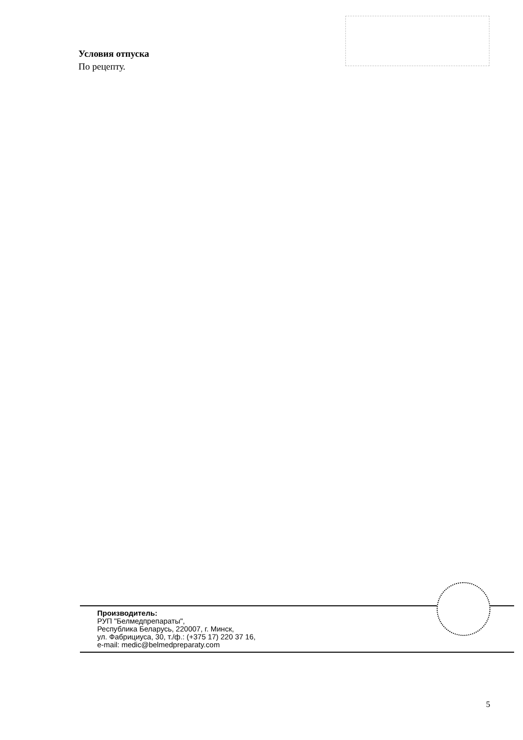Условия отпуска
По рецепту.
Производитель:
РУП "Белмедпрепараты",
Республика Беларусь, 220007, г. Минск,
ул. Фабрициуса, 30, т./ф.: (+375 17) 220 37 16,
e-mail: medic@belmedpreparaty.com
5